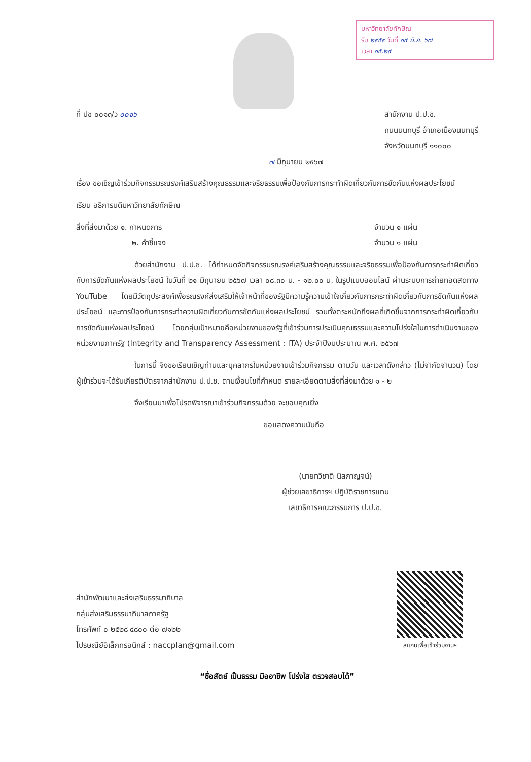มหาวิทยาลัยทักษิณ
รับ ๒๙๕๙ วันที่ ๑๙ มิ.ย. ๖๗
เวลา ๑๕.๒๙
ที่ ปช ๐๐๑๓/ว ๐๐๑๖ สำนักงาน ป.ป.ช.
ถนนนนทบุรี อำเภอเมืองนนทบุรี
จังหวัดนนทบุรี ๑๑๐๐๐
๗ มิถุนายน ๒๕๖๗
เรื่อง ขอเชิญเข้าร่วมกิจกรรมรณรงค์เสริมสร้างคุณธรรมและจริยธรรมเพื่อป้องกันการกระทำผิดเกี่ยวกับการขัดกันแห่งผลประโยชน์
เรียน อธิการบดีมหาวิทยาลัยทักษิณ
สิ่งที่ส่งมาด้วย ๑. กำหนดการ
๒. คำชี้แจง
จำนวน ๑ แผ่น
จำนวน ๑ แผ่น
ด้วยสำนักงาน ป.ป.ช. ได้กำหนดจัดกิจกรรมรณรงค์เสริมสร้างคุณธรรมและจริยธรรมเพื่อป้องกันการกระทำผิดเกี่ยวกับการขัดกันแห่งผลประโยชน์ ในวันที่ ๒๑ มิถุนายน ๒๕๖๗ เวลา ๐๘.๓๐ น. - ๑๒.๐๐ น. ในรูปแบบออนไลน์ ผ่านระบบการถ่ายทอดสดทาง YouTube โดยมีวัตถุประสงค์เพื่อรณรงค์ส่งเสริมให้เจ้าหน้าที่ของรัฐมีความรู้ความเข้าใจเกี่ยวกับการกระทำผิดเกี่ยวกับการขัดกันแห่งผลประโยชน์ และการป้องกันการกระทำความผิดเกี่ยวกับการขัดกันแห่งผลประโยชน์ รวมทั้งตระหนักถึงผลที่เกิดขึ้นจากการกระทำผิดเกี่ยวกับการขัดกันแห่งผลประโยชน์ โดยกลุ่มเป้าหมายคือหน่วยงานของรัฐที่เข้าร่วมการประเมินคุณธรรมและความโปร่งใสในการดำเนินงานของหน่วยงานภาครัฐ (Integrity and Transparency Assessment : ITA) ประจำปีงบประมาณ พ.ศ. ๒๕๖๗
ในการนี้ จึงขอเรียนเชิญท่านและบุคลากรในหน่วยงานเข้าร่วมกิจกรรม ตามวัน และเวลาดังกล่าว (ไม่จำกัดจำนวน) โดยผู้เข้าร่วมจะได้รับเกียรติบัตรจากสำนักงาน ป.ป.ช. ตามเงื่อนไขที่กำหนด รายละเอียดตามสิ่งที่ส่งมาด้วย ๑ - ๒
จึงเรียนมาเพื่อโปรดพิจารณาเข้าร่วมกิจกรรมด้วย จะขอบคุณยิ่ง
ขอแสดงความนับถือ
(นายทวิชาติ นิลกาญจน์)
ผู้ช่วยเลขาธิการฯ ปฏิบัติราชการแทน
เลขาธิการคณะกรรมการ ป.ป.ช.
สำนักพัฒนาและส่งเสริมธรรมาภิบาล
กลุ่มส่งเสริมธรรมาภิบาลภาครัฐ
โทรศัพท์ ๐ ๒๕๒๘ ๔๘๐๐ ต่อ ๗๑๒๒
ไปรษณีย์อิเล็กทรอนิกส์ : naccplan@gmail.com
สแกนเพื่อเข้าร่วมงานฯ
“ซื่อสัตย์ เป็นธรรม มืออาชีพ โปร่งใส ตรวจสอบได้”